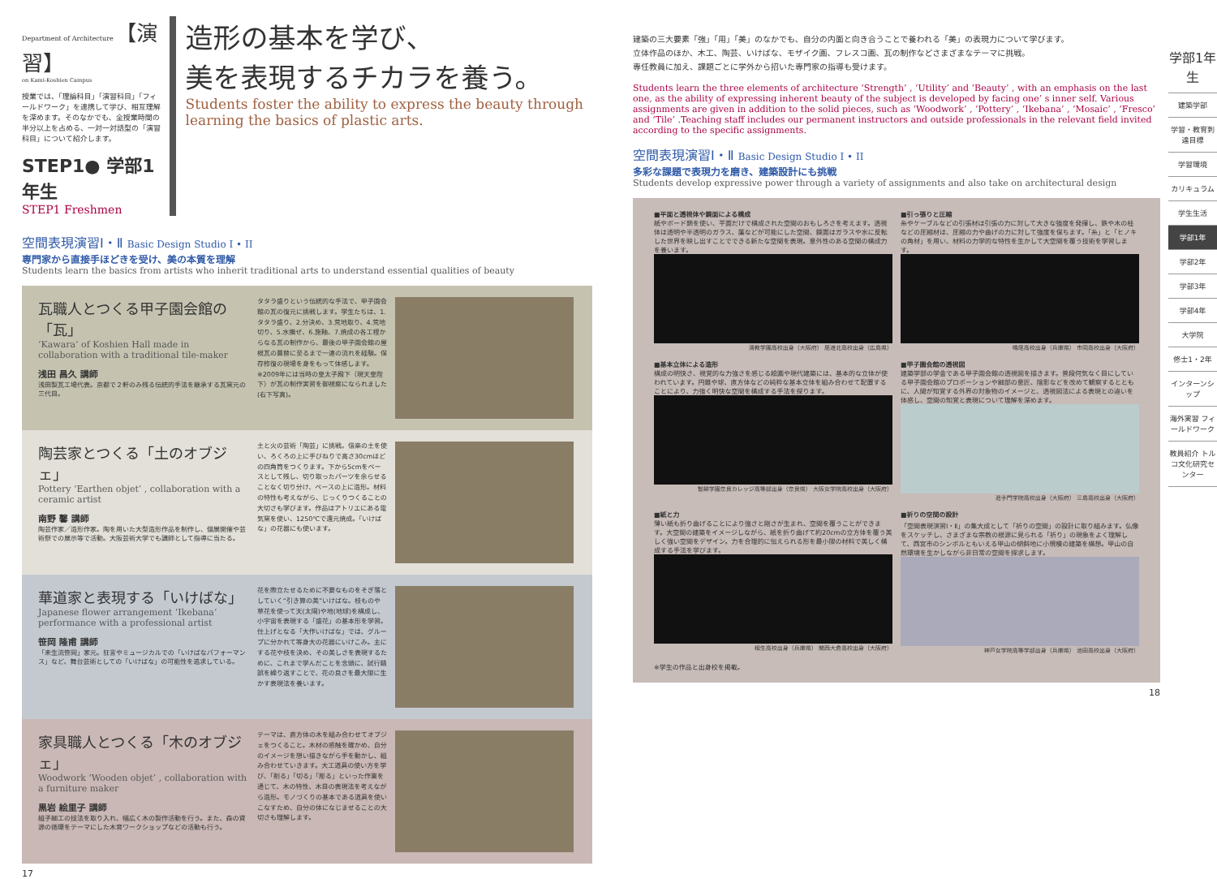Department of Architecture 【演習】
on Kami-Koshien Campus
授業では、「理論科目」「演習科目」「フィールドワーク」を連携して学び、相互理解を深めます。そのなかでも、全授業時間の半分以上を占める、一対一対話型の「演習科目」について紹介します。
STEP1● 学部1年生
STEP1 Freshmen
造形の基本を学び、
美を表現するチカラを養う。
Students foster the ability to express the beauty through learning the basics of plastic arts.
空間表現演習Ⅰ・Ⅱ Basic Design Studio I • II
専門家から直接手ほどきを受け、美の本質を理解
Students learn the basics from artists who inherit traditional arts to understand essential qualities of beauty
瓦職人とつくる甲子園会館の「瓦」
‘Kawara’ of Koshien Hall made in collaboration with a traditional tile-maker
浅田 昌久 講師
浅田製瓦工場代表。京都で２軒のみ残る伝統的手法を継承する瓦窯元の三代目。
タタラ盛りという伝統的な手法で、甲子園会館の瓦の復元に挑戦します。学生たちは、1.タタラ盛り、2.分決め、3.荒地取り、4.荒地切り、5.水撫ぜ、6.施釉、7.焼成の各工程からなる瓦の制作から、最後の甲子園会館の屋根瓦の葺替に至るまで一連の流れを経験。保存修復の現場を身をもって体感します。
※2009年には当時の皇太子殿下（現天皇陛下）が瓦の制作実習を御視察になられました(右下写真)。
陶芸家とつくる「土のオブジェ」
Pottery ‘Earthen objet’ , collaboration with a ceramic artist
南野 馨 講師
陶芸作家／造形作家。陶を用いた大型造形作品を制作し、個展開催や芸術祭での展示等で活動。大阪芸術大学でも講師として指導に当たる。
土と火の芸術「陶芸」に挑戦。信楽の土を使い、ろくろの上に手びねりで高さ30cmほどの四角筒をつくります。下から5cmをベースとして残し、切り取ったパーツを余らせることなく切り分け、ベースの上に造形。材料の特性も考えながら、じっくりつくることの大切さも学びます。作品はアトリエにある電気窯を使い、1250℃で還元焼成。「いけばな」の花器にも使います。
華道家と表現する「いけばな」
Japanese flower arrangement ‘Ikebana’ performance with a professional artist
笹岡 隆甫 講師
「未生流笹岡」家元。狂言やミュージカルでの「いけばなパフォーマンス」など、舞台芸術としての「いけばな」の可能性を追求している。
花を際立たせるために不要なものをそぎ落としていく“引き算の美”いけばな。枝ものや草花を使って天(太陽)や地(地球)を構成し、小宇宙を表現する「盛花」の基本形を学習。仕上げとなる「大作いけばな」では、グループに分かれて等身大の花器にいけこみ。主にする花や枝を決め、その美しさを表現するために、これまで学んだことを念頭に、試行錯誤を繰り返すことで、花の良さを最大限に生かす表現法を養います。
家具職人とつくる「木のオブジェ」
Woodwork ‘Wooden objet’ , collaboration with a furniture maker
黒岩 絵里子 講師
組子細工の技法を取り入れ、幅広く木の製作活動を行う。また、森の資源の循環をテーマにした木育ワークショップなどの活動も行う。
テーマは、直方体の木を組み合わせてオブジェをつくること。木材の感触を確かめ、自分のイメージを想い描きながら手を動かし、組み合わせていきます。大工道具の使い方を学び、「削る」「切る」「彫る」といった作業を通じて、木の特性、木目の表現法を考えながら造形。モノづくりの基本である道具を使いこなすため、自分の体になじませることの大切さも理解します。
17
建築の三大要素「強」「用」「美」のなかでも、自分の内面と向き合うことで養われる「美」の表現力について学びます。
立体作品のほか、木工、陶芸、いけばな、モザイク画、フレスコ画、瓦の制作などさまざまなテーマに挑戦。
専任教員に加え、課題ごとに学外から招いた専門家の指導も受けます。
Students learn the three elements of architecture ‘Strength’ , ‘Utility’ and ‘Beauty’ , with an emphasis on the last one, as the ability of expressing inherent beauty of the subject is developed by facing one’ s inner self. Various assignments are given in addition to the solid pieces, such as ‘Woodwork’ , ‘Pottery’ , ‘Ikebana’ , ‘Mosaic’ , ‘Fresco’ and ‘Tile’ .Teaching staff includes our permanent instructors and outside professionals in the relevant field invited according to the specific assignments.
空間表現演習Ⅰ・Ⅱ Basic Design Studio I • II
多彩な課題で表現力を磨き、建築設計にも挑戦
Students develop expressive power through a variety of assignments and also take on architectural design
■平面と透視体や鏡面による構成
紙やボード類を使い、平面だけで構成された空間のおもしろさを考えます。透視体は透明や半透明のガラス、簾などが可能にした空間、鏡面はガラスや水に反転した世界を映し出すことでできる新たな空間を表現。意外性のある空間の構成力を養います。
清教学園高校出身（大阪府） 尾道北高校出身（広島県）
■引っ張りと圧縮
糸やケーブルなどの引張材は引張の力に対して大きな強度を発揮し、鉄や木の柱などの圧縮材は、圧縮の力や曲げの力に対して強度を保ちます。「糸」と「ヒノキの角材」を用い、材料の力学的な特性を生かして大空間を覆う技術を学習します。
鳴尾高校出身（兵庫県） 市岡高校出身（大阪府）
■基本立体による造形
構成の明快さ、視覚的な力強さを感じる絵画や現代建築には、基本的な立体が使われています。円錐や球、直方体などの純粋な基本立体を組み合わせて配置することにより、力強く明快な空間を構成する手法を探ります。
智辯学園奈良カレッジ高等部出身（奈良県） 大阪女学院高校出身（大阪府）
■甲子園会館の透視図
建築学部の学舎である甲子園会館の透視図を描きます。普段何気なく目にしている甲子園会館のプロポーションや細部の意匠、陰影などを改めて観察するとともに、人間が知覚する外界の対象物のイメージと、透視図法による表現との違いを体感し、空間の知覚と表現について理解を深めます。
追手門学院高校出身（大阪府） 三島高校出身（大阪府）
■紙と力
薄い紙も折り曲げることにより強さと剛さが生まれ、空間を覆うことができます。大空間の建築をイメージしながら、紙を折り曲げて約20cmの立方体を覆う美しく強い空間をデザイン。力を合理的に伝えられる形を最小限の材料で美しく構成する手法を学びます。
相生高校出身（兵庫県） 関西大倉高校出身（大阪府）
■祈りの空間の設計
「空間表現演習Ⅰ・Ⅱ」の集大成として「祈りの空間」の設計に取り組みます。仏像をスケッチし、さまざまな宗教の根源に見られる「祈り」の現象をよく理解して、西宮市のシンボルともいえる甲山の傾斜地に小規模の建築を構想。甲山の自然環境を生かしながら非日常の空間を探求します。
神戸女学院高等学部出身（兵庫県） 池田高校出身（大阪府）
※学生の作品と出身校を掲載。
18
学部1年生
建築学部
学習・教育到達目標
学習環境
カリキュラム
学生生活
学部1年
学部2年
学部3年
学部4年
大学院
修士1・2年
インターンシップ
海外実習 フィールドワーク
教員紹介 トルコ文化研究センター